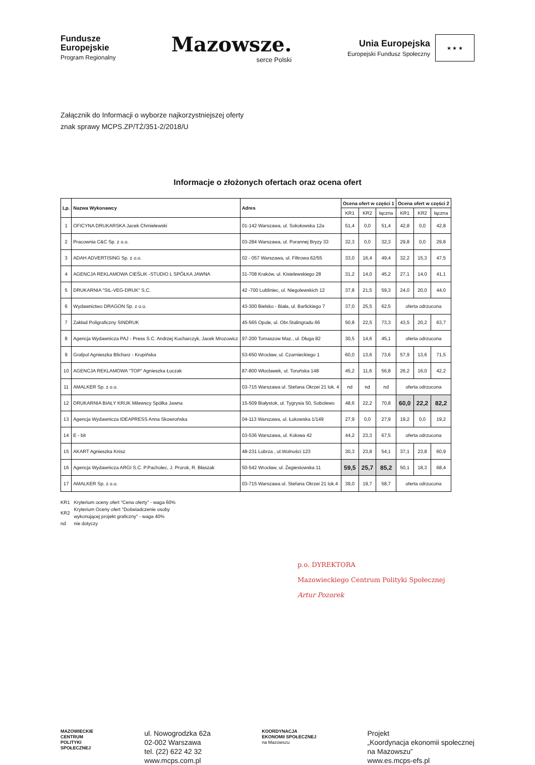Fundusze
Europejskie
Program Regionalny
Mazowsze.
serce Polski
Unia Europejska
Europejski Fundusz Społeczny
★ ★ ★
Załącznik do Informacji o wyborze najkorzystniejszej oferty
znak sprawy MCPS.ZP/TŻ/351-2/2018/U
Informacje o złożonych ofertach oraz ocena ofert
| Lp. | Nazwa Wykonawcy | Adres | Ocena ofert w części 1 | | | Ocena ofert w części 2 | | |
| --- | --- | --- | --- | --- | --- | --- | --- | --- |
| | | | KR1 | KR2 | łączna | KR1 | KR2 | łączna |
| 1 | OFICYNA DRUKARSKA Jacek Chmielewski | 01-142 Warszawa, ul. Sokołowska 12a | 51,4 | 0,0 | 51,4 | 42,8 | 0,0 | 42,8 |
| 2 | Pracownia C&C Sp. z o.o. | 03-284 Warszawa, ul. Porannej Bryzy 33 | 32,3 | 0,0 | 32,3 | 29,8 | 0,0 | 29,8 |
| 3 | ADAH ADVERTISING Sp. z o.o. | 02 - 057 Warszawa, ul. Filtrowa 62/55 | 33,0 | 16,4 | 49,4 | 32,2 | 15,3 | 47,5 |
| 4 | AGENCJA REKLAMOWA CIEŚLIK -STUDIO L SPÓŁKA JAWNA | 31-708 Kraków, ul. Kisielewskiego 28 | 31,2 | 14,0 | 45,2 | 27,1 | 14,0 | 41,1 |
| 5 | DRUKARNIA "SIL-VEG-DRUK" S.C. | 42 -700 Lubliniec, ul. Niegolewskich 12 | 37,8 | 21,5 | 59,3 | 24,0 | 20,0 | 44,0 |
| 6 | Wydawnictwo DRAGON Sp. z o.o. | 43-300 Bielsko - Biała, ul. Barlickiego 7 | 37,0 | 25,5 | 62,5 | oferta odrzucona | | |
| 7 | Zakład Poligraficzny SINDRUK | 45-565 Opole, ul. Obr.Stalingradu 66 | 50,8 | 22,5 | 73,3 | 43,5 | 20,2 | 63,7 |
| 8 | Agencja Wydawnicza PAJ - Press S.C. Andrzej Kucharczyk, Jacek Mrozowicz | 97-200 Tomaszow Maz., ul. Długa 82 | 30,5 | 14,6 | 45,1 | oferta odrzucona | | |
| 9 | Grafpol Agnieszka Blicharz - Krupińska | 53-650 Wrocław, ul. Czarnieckiego 1 | 60,0 | 13,6 | 73,6 | 57,9 | 13,6 | 71,5 |
| 10 | AGENCJA REKLAMOWA "TOP" Agnieszka Łuczak | 87-800 Włocławek, ul. Toruńska 148 | 45,2 | 11,6 | 56,8 | 26,2 | 16,0 | 42,2 |
| 11 | AMALKER Sp. z o.o. | 03-715 Warszawa ul. Stefana Okrzei 21 lok. 4 | nd | nd | nd | oferta odrzucona | | |
| 12 | DRUKARNIA BIAŁY KRUK Milewscy Spółka Jawna | 15-509 Białystok, ul. Tygrysia 50, Sobolewo | 48,6 | 22,2 | 70,8 | 60,0 | 22,2 | 82,2 |
| 13 | Agencja Wydawnicza IDEAPRESS Anna Skowrońska | 04-113 Warszawa, ul. Łukowska 1/149 | 27,9 | 0,0 | 27,9 | 19,2 | 0,0 | 19,2 |
| 14 | E - bit | 03-536 Warszawa, ul. Kołowa 42 | 44,2 | 23,3 | 67,5 | oferta odrzucona | | |
| 15 | AKART Agnieszka Knisz | 48-231 Lubrza , ul.Wolności 123 | 30,3 | 23,8 | 54,1 | 37,1 | 23,8 | 60,9 |
| 16 | Agencja Wydawnicza ARGI S.C. P.Pacholec, J. Prorok, R. Błaszak | 50-542 Wrocław, ul. Żegiestowska 11 | 59,5 | 25,7 | 85,2 | 50,1 | 18,3 | 68,4 |
| 17 | AMALKER Sp. z o.o. | 03-715 Warszawa ul. Stefana Okrzei 21 lok.4 | 39,0 | 19,7 | 58,7 | oferta odrzucona | | |
| KR1 | Kryterium oceny ofert "Cena oferty" - waga 60% |
| KR2 | Kryterium Oceny ofert "Doświadczenie osoby wykonującej projekt graficzny" - waga 40% |
| nd | nie dotyczy |
p.o. DYREKTORA
Mazowieckiego Centrum Polityki Społecznej
Artur Pozorek
MAZOWIECKIE
CENTRUM
POLITYKI
SPOŁECZNEJ
ul. Nowogrodzka 62a
02-002 Warszawa
tel. (22) 622 42 32
www.mcps.com.pl
KOORDYNACJA
EKONOMII SPOŁECZNEJ
na Mazowszu
Projekt
„Koordynacja ekonomii społecznej
na Mazowszu”
www.es.mcps-efs.pl